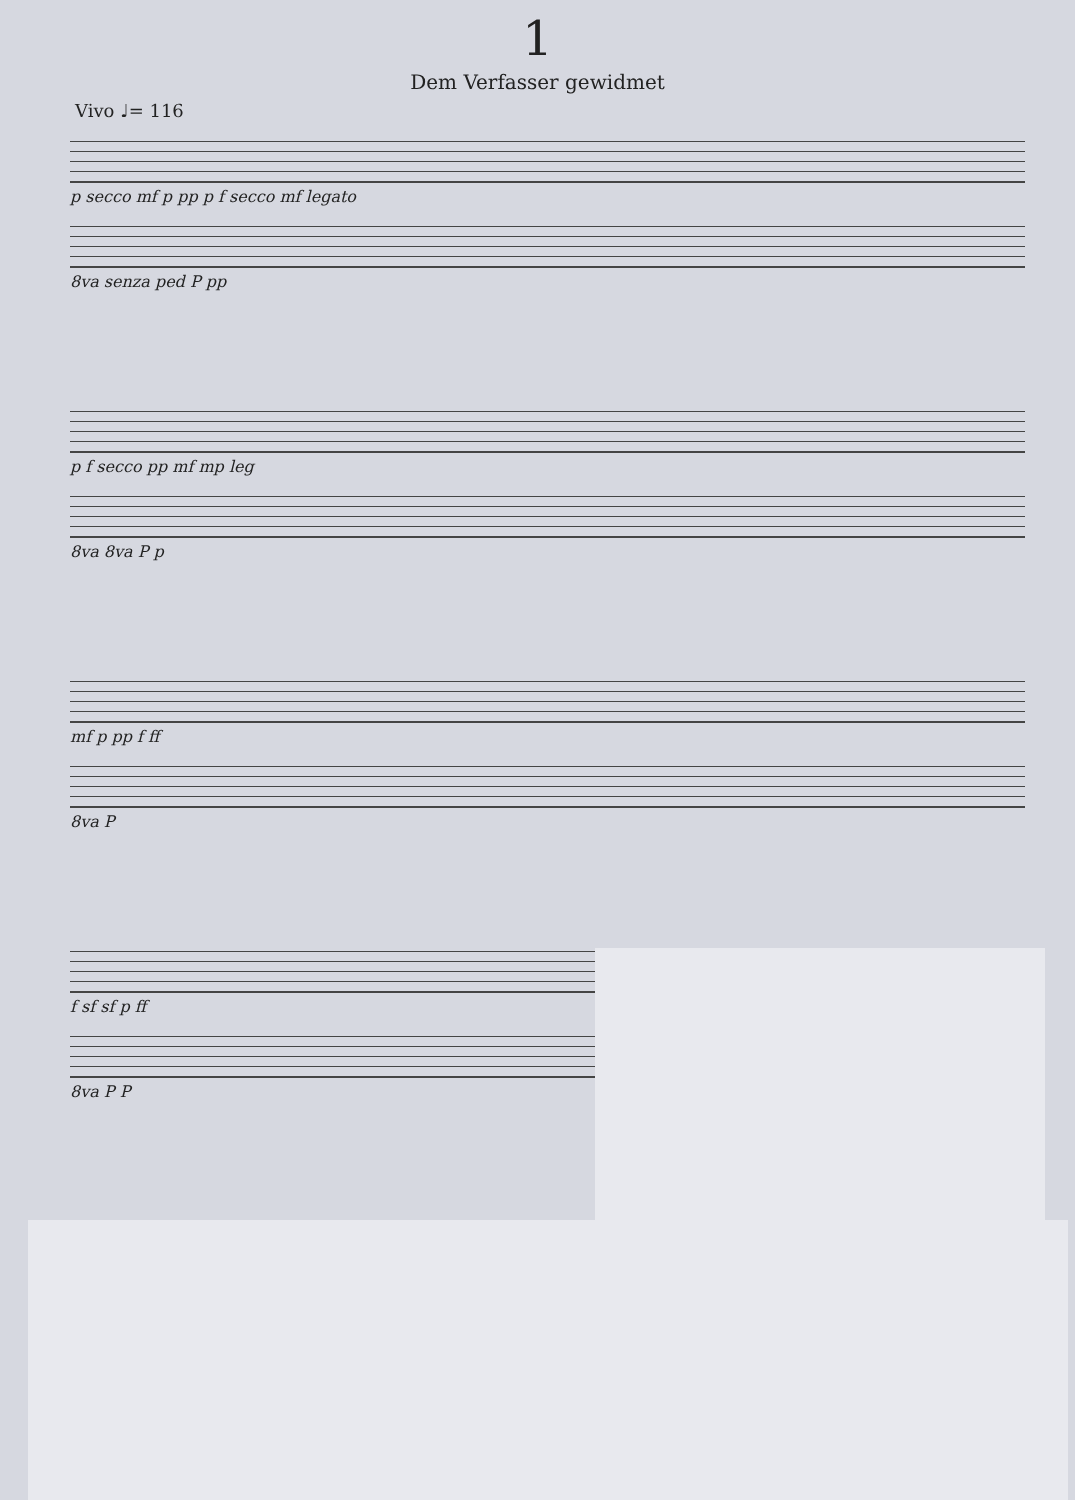1
Dem Verfasser gewidmet
Vivo ♩= 116
p secco mf p pp p f secco mf legato
8va senza ped P pp
p f secco pp mf mp leg
8va 8va P p
mf p pp f ff
8va P
f sf sf p ff
8va P P